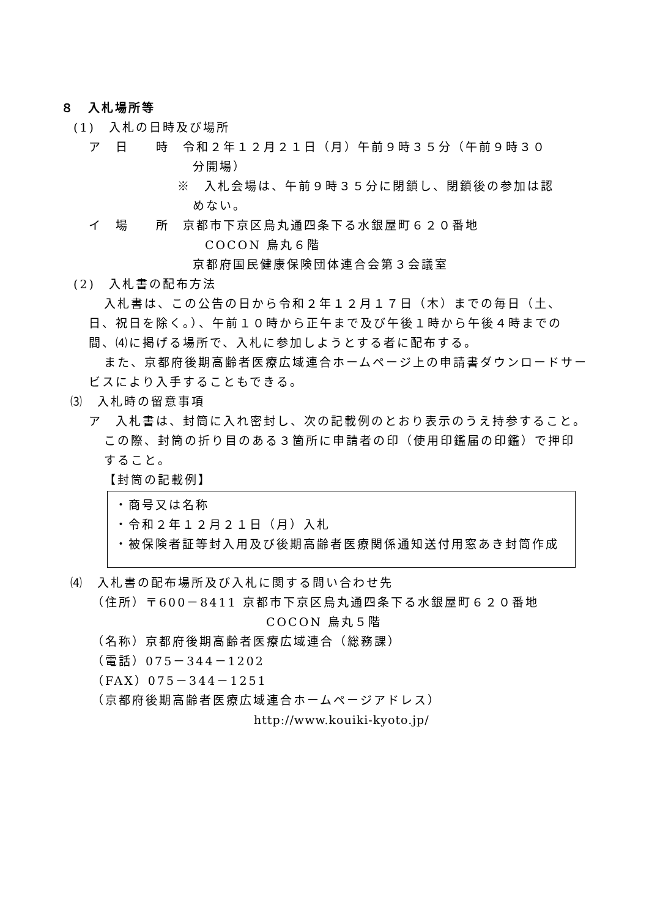８　入札場所等
(1)　入札の日時及び場所
ア　日　　時　令和２年１２月２１日（月）午前９時３５分（午前９時３０
分開場）
※　入札会場は、午前９時３５分に閉鎖し、閉鎖後の参加は認
めない。
イ　場　　所　京都市下京区烏丸通四条下る水銀屋町６２０番地
COCON 烏丸６階
京都府国民健康保険団体連合会第３会議室
(2)　入札書の配布方法
入札書は、この公告の日から令和２年１２月１７日（木）までの毎日（土、日、祝日を除く。）、午前１０時から正午まで及び午後１時から午後４時までの間、⑷に掲げる場所で、入札に参加しようとする者に配布する。
また、京都府後期高齢者医療広域連合ホームページ上の申請書ダウンロードサービスにより入手することもできる。
⑶　入札時の留意事項
ア　入札書は、封筒に入れ密封し、次の記載例のとおり表示のうえ持参すること。この際、封筒の折り目のある３箇所に申請者の印（使用印鑑届の印鑑）で押印すること。
【封筒の記載例】
・商号又は名称
・令和２年１２月２１日（月）入札
・被保険者証等封入用及び後期高齢者医療関係通知送付用窓あき封筒作成
⑷　入札書の配布場所及び入札に関する問い合わせ先
（住所）〒600－8411 京都市下京区烏丸通四条下る水銀屋町６２０番地
COCON 烏丸５階
（名称）京都府後期高齢者医療広域連合（総務課）
（電話）075－344－1202
（FAX）075－344－1251
（京都府後期高齢者医療広域連合ホームページアドレス）
http://www.kouiki-kyoto.jp/